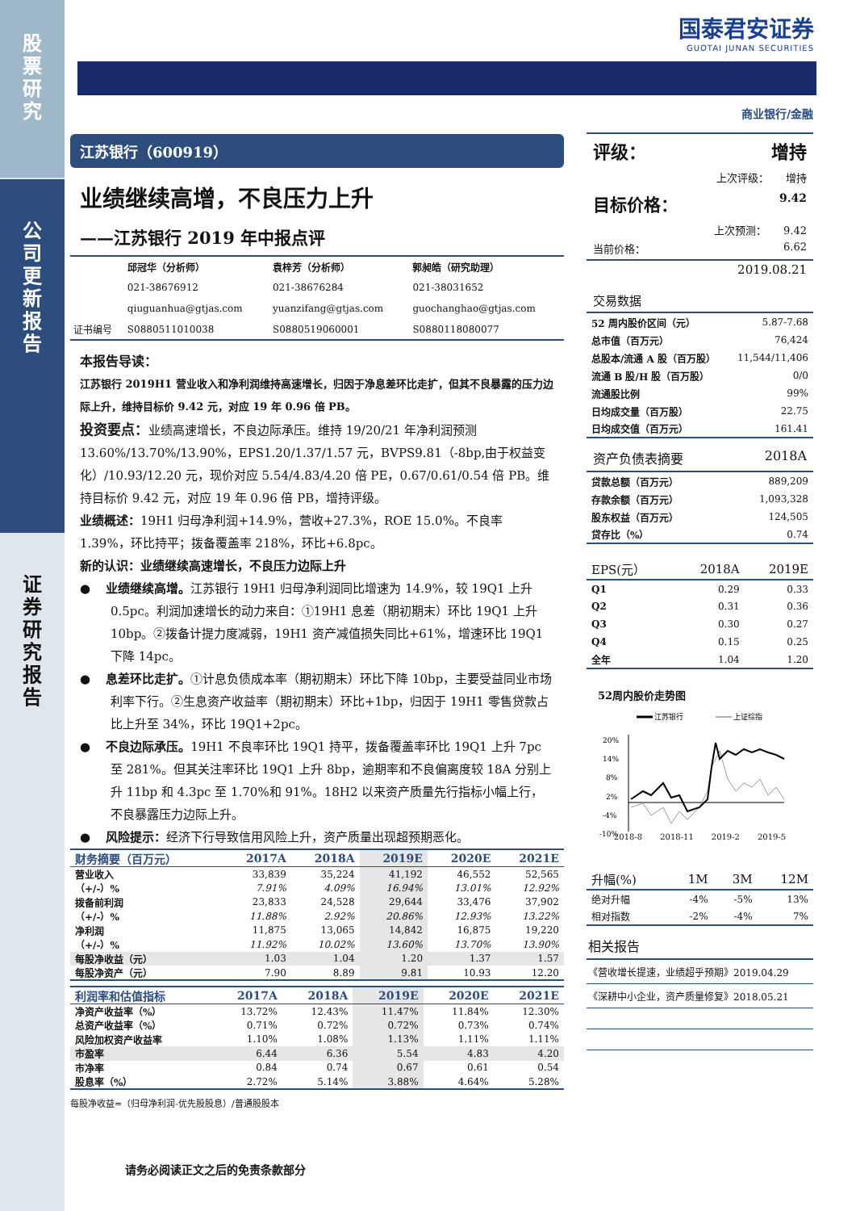股
票
研
究
公
司
更
新
报
告
证
券
研
究
报
告
国泰君安证券
GUOTAI JUNAN SECURITIES
商业银行/金融
江苏银行（600919）
业绩继续高增，不良压力上升
——江苏银行 2019 年中报点评
| | 邱冠华（分析师） | 袁梓芳（分析师） | 郭昶皓（研究助理） |
| | 021-38676912 | 021-38676284 | 021-38031652 |
| | qiuguanhua@gtjas.com | yuanzifang@gtjas.com | guochanghao@gtjas.com |
| 证书编号 | S0880511010038 | S0880519060001 | S0880118080077 |
本报告导读：
江苏银行 2019H1 营业收入和净利润维持高速增长，归因于净息差环比走扩，但其不良暴露的压力边际上升，维持目标价 9.42 元，对应 19 年 0.96 倍 PB。
投资要点：业绩高速增长，不良边际承压。维持 19/20/21 年净利润预测 13.60%/13.70%/13.90%，EPS1.20/1.37/1.57 元，BVPS9.81（-8bp,由于权益变化）/10.93/12.20 元，现价对应 5.54/4.83/4.20 倍 PE，0.67/0.61/0.54 倍 PB。维持目标价 9.42 元，对应 19 年 0.96 倍 PB，增持评级。
业绩概述：19H1 归母净利润+14.9%，营收+27.3%，ROE 15.0%。不良率 1.39%，环比持平；拨备覆盖率 218%，环比+6.8pc。
新的认识：业绩继续高速增长，不良压力边际上升
● 业绩继续高增。江苏银行 19H1 归母净利润同比增速为 14.9%，较 19Q1 上升 0.5pc。利润加速增长的动力来自：①19H1 息差（期初期末）环比 19Q1 上升 10bp。②拨备计提力度减弱，19H1 资产减值损失同比+61%，增速环比 19Q1 下降 14pc。
● 息差环比走扩。①计息负债成本率（期初期末）环比下降 10bp，主要受益同业市场利率下行。②生息资产收益率（期初期末）环比+1bp，归因于 19H1 零售贷款占比上升至 34%，环比 19Q1+2pc。
● 不良边际承压。19H1 不良率环比 19Q1 持平，拨备覆盖率环比 19Q1 上升 7pc 至 281%。但其关注率环比 19Q1 上升 8bp，逾期率和不良偏离度较 18A 分别上升 11bp 和 4.3pc 至 1.70%和 91%。18H2 以来资产质量先行指标小幅上行，不良暴露压力边际上升。
● 风险提示：经济下行导致信用风险上升，资产质量出现超预期恶化。
| 财务摘要（百万元） | 2017A | 2018A | 2019E | 2020E | 2021E |
| --- | --- | --- | --- | --- | --- |
| 营业收入 | 33,839 | 35,224 | 41,192 | 46,552 | 52,565 |
| （+/-）% | 7.91% | 4.09% | 16.94% | 13.01% | 12.92% |
| 拨备前利润 | 23,833 | 24,528 | 29,644 | 33,476 | 37,902 |
| （+/-）% | 11.88% | 2.92% | 20.86% | 12.93% | 13.22% |
| 净利润 | 11,875 | 13,065 | 14,842 | 16,875 | 19,220 |
| （+/-）% | 11.92% | 10.02% | 13.60% | 13.70% | 13.90% |
| 每股净收益（元） | 1.03 | 1.04 | 1.20 | 1.37 | 1.57 |
| 每股净资产（元） | 7.90 | 8.89 | 9.81 | 10.93 | 12.20 |
| 利润率和估值指标 | 2017A | 2018A | 2019E | 2020E | 2021E |
| --- | --- | --- | --- | --- | --- |
| 净资产收益率（%） | 13.72% | 12.43% | 11.47% | 11.84% | 12.30% |
| 总资产收益率（%） | 0.71% | 0.72% | 0.72% | 0.73% | 0.74% |
| 风险加权资产收益率 | 1.10% | 1.08% | 1.13% | 1.11% | 1.11% |
| 市盈率 | 6.44 | 6.36 | 5.54 | 4.83 | 4.20 |
| 市净率 | 0.84 | 0.74 | 0.67 | 0.61 | 0.54 |
| 股息率（%） | 2.72% | 5.14% | 3.88% | 4.64% | 5.28% |
每股净收益=（归母净利润-优先股股息）/普通股股本
请务必阅读正文之后的免责条款部分
评级： 增持
上次评级： 增持
目标价格： 9.42
上次预测： 9.42
当前价格： 6.62
2019.08.21
交易数据
| 52 周内股价区间（元） | 5.87-7.68 |
| 总市值（百万元） | 76,424 |
| 总股本/流通 A 股（百万股） | 11,544/11,406 |
| 流通 B 股/H 股（百万股） | 0/0 |
| 流通股比例 | 99% |
| 日均成交量（百万股） | 22.75 |
| 日均成交值（百万元） | 161.41 |
资产负债表摘要 2018A
| 贷款总额（百万元） | 889,209 |
| 存款余额（百万元） | 1,093,328 |
| 股东权益（百万元） | 124,505 |
| 贷存比（%） | 0.74 |
| EPS(元） | 2018A | 2019E |
| Q1 | 0.29 | 0.33 |
| Q2 | 0.31 | 0.36 |
| Q3 | 0.30 | 0.27 |
| Q4 | 0.15 | 0.25 |
| 全年 | 1.04 | 1.20 |
52周内股价走势图
江苏银行
上证综指
20%
14%
8%
2%
-4%
-10%
2018-8 2018-11 2019-2 2019-5
| 升幅(%) | 1M | 3M | 12M |
| 绝对升幅 | -4% | -5% | 13% |
| 相对指数 | -2% | -4% | 7% |
相关报告
《营收增长提速，业绩超乎预期》2019.04.29
《深耕中小企业，资产质量修复》2018.05.21